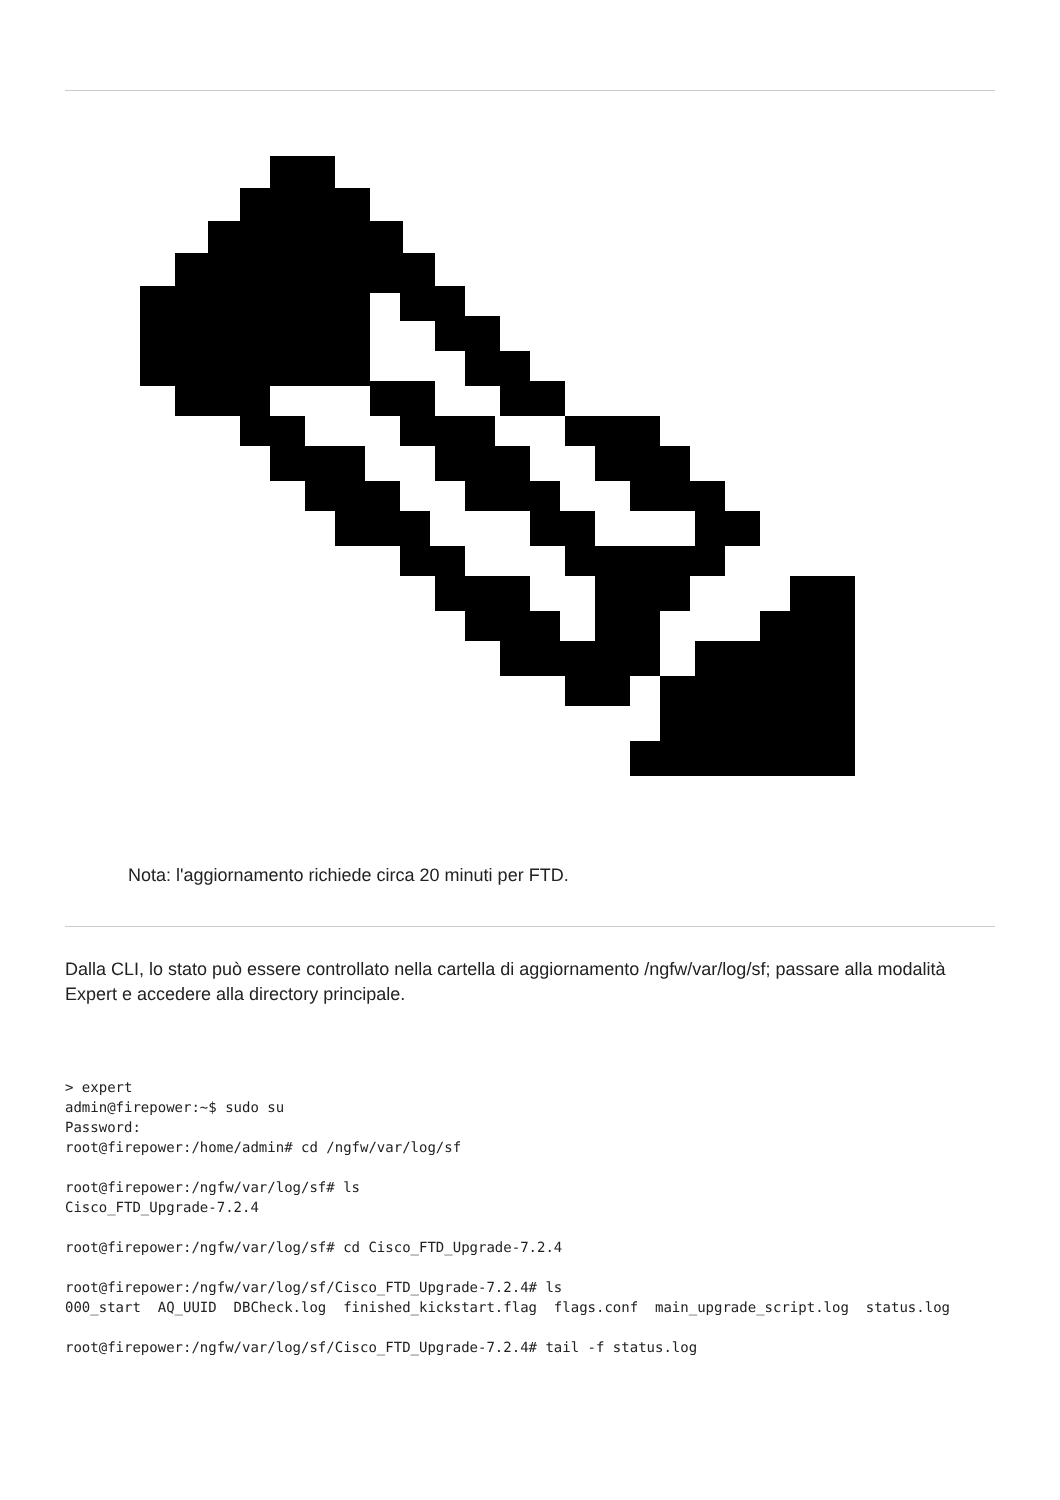Nota: l'aggiornamento richiede circa 20 minuti per FTD.
Dalla CLI, lo stato può essere controllato nella cartella di aggiornamento /ngfw/var/log/sf; passare alla modalità Expert e accedere alla directory principale.
> expert
admin@firepower:~$ sudo su
Password:
root@firepower:/home/admin# cd /ngfw/var/log/sf

root@firepower:/ngfw/var/log/sf# ls
Cisco_FTD_Upgrade-7.2.4

root@firepower:/ngfw/var/log/sf# cd Cisco_FTD_Upgrade-7.2.4

root@firepower:/ngfw/var/log/sf/Cisco_FTD_Upgrade-7.2.4# ls
000_start  AQ_UUID  DBCheck.log  finished_kickstart.flag  flags.conf  main_upgrade_script.log  status.log

root@firepower:/ngfw/var/log/sf/Cisco_FTD_Upgrade-7.2.4# tail -f status.log